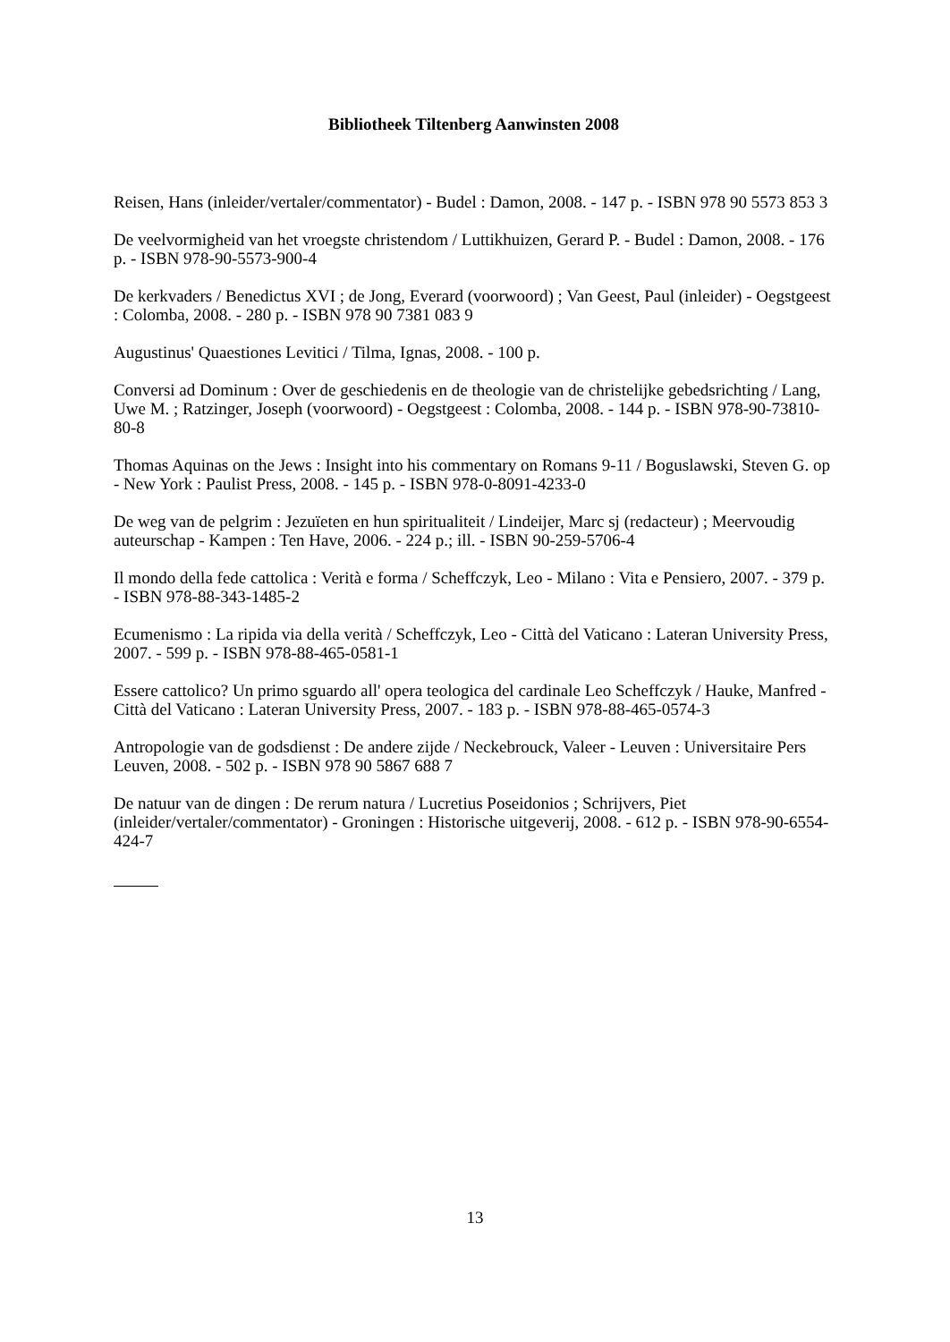Bibliotheek Tiltenberg Aanwinsten 2008
Reisen, Hans (inleider/vertaler/commentator) - Budel : Damon, 2008. - 147 p. - ISBN 978 90 5573 853 3
De veelvormigheid van het vroegste christendom / Luttikhuizen, Gerard P. - Budel : Damon, 2008. - 176 p. - ISBN 978-90-5573-900-4
De kerkvaders / Benedictus XVI ; de Jong, Everard (voorwoord) ; Van Geest, Paul (inleider) - Oegstgeest : Colomba, 2008. - 280 p. - ISBN 978 90 7381 083 9
Augustinus' Quaestiones Levitici / Tilma, Ignas, 2008. - 100 p.
Conversi ad Dominum : Over de geschiedenis en de theologie van de christelijke gebedsrichting / Lang, Uwe M. ; Ratzinger, Joseph (voorwoord) - Oegstgeest : Colomba, 2008. - 144 p. - ISBN 978-90-73810-80-8
Thomas Aquinas on the Jews : Insight into his commentary on Romans 9-11 / Boguslawski, Steven G. op - New York : Paulist Press, 2008. - 145 p. - ISBN 978-0-8091-4233-0
De weg van de pelgrim : Jezuïeten en hun spiritualiteit / Lindeijer, Marc sj (redacteur) ; Meervoudig auteurschap - Kampen : Ten Have, 2006. - 224 p.; ill. - ISBN 90-259-5706-4
Il mondo della fede cattolica : Verità e forma / Scheffczyk, Leo - Milano : Vita e Pensiero, 2007. - 379 p. - ISBN 978-88-343-1485-2
Ecumenismo : La ripida via della verità / Scheffczyk, Leo - Città del Vaticano : Lateran University Press, 2007. - 599 p. - ISBN 978-88-465-0581-1
Essere cattolico? Un primo sguardo all' opera teologica del cardinale Leo Scheffczyk / Hauke, Manfred - Città del Vaticano : Lateran University Press, 2007. - 183 p. - ISBN 978-88-465-0574-3
Antropologie van de godsdienst : De andere zijde / Neckebrouck, Valeer - Leuven : Universitaire Pers Leuven, 2008. - 502 p. - ISBN 978 90 5867 688 7
De natuur van de dingen : De rerum natura / Lucretius Poseidonios ; Schrijvers, Piet (inleider/vertaler/commentator) - Groningen : Historische uitgeverij, 2008. - 612 p. - ISBN 978-90-6554-424-7
13